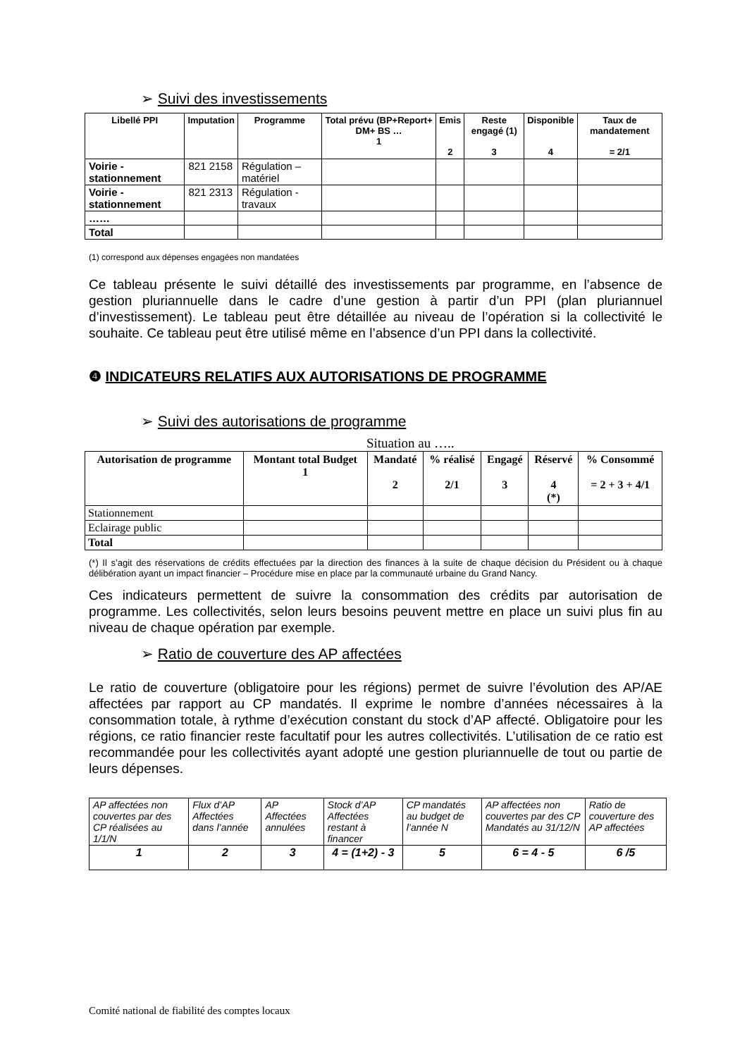➢ Suivi des investissements
| Libellé PPI | Imputation | Programme | Total prévu (BP+Report+ DM+ BS … 1 | Emis 2 | Reste engagé (1) 3 | Disponible 4 | Taux de mandatement = 2/1 |
| --- | --- | --- | --- | --- | --- | --- | --- |
| Voirie - stationnement | 821 2158 | Régulation – matériel | | | | | |
| Voirie - stationnement | 821 2313 | Régulation - travaux | | | | | |
| …… | | | | | | | |
| Total | | | | | | | |
(1) correspond aux dépenses engagées non mandatées
Ce tableau présente le suivi détaillé des investissements par programme, en l’absence de gestion pluriannuelle dans le cadre d’une gestion à partir d’un PPI (plan pluriannuel d’investissement). Le tableau peut être détaillée au niveau de l’opération si la collectivité le souhaite. Ce tableau peut être utilisé même en l’absence d’un PPI dans la collectivité.
❹ INDICATEURS RELATIFS AUX AUTORISATIONS DE PROGRAMME
➢ Suivi des autorisations de programme
Situation au …..
| Autorisation de programme | Montant total Budget 1 | Mandaté 2 | % réalisé 2/1 | Engagé 3 | Réservé 4 (*) | % Consommé = 2 + 3 + 4/1 |
| --- | --- | --- | --- | --- | --- | --- |
| Stationnement | | | | | | |
| Eclairage public | | | | | | |
| Total | | | | | | |
(*) Il s’agit des réservations de crédits effectuées par la direction des finances à la suite de chaque décision du Président ou à chaque délibération ayant un impact financier – Procédure mise en place par la communauté urbaine du Grand Nancy.
Ces indicateurs permettent de suivre la consommation des crédits par autorisation de programme. Les collectivités, selon leurs besoins peuvent mettre en place un suivi plus fin au niveau de chaque opération par exemple.
➢ Ratio de couverture des AP affectées
Le ratio de couverture (obligatoire pour les régions) permet de suivre l’évolution des AP/AE affectées par rapport au CP mandatés. Il exprime le nombre d’années nécessaires à la consommation totale, à rythme d’exécution constant du stock d’AP affecté. Obligatoire pour les régions, ce ratio financier reste facultatif pour les autres collectivités. L’utilisation de ce ratio est recommandée pour les collectivités ayant adopté une gestion pluriannuelle de tout ou partie de leurs dépenses.
| AP affectées non couvertes par des CP réalisées au 1/1/N | Flux d’AP Affectées dans l’année | AP Affectées annulées | Stock d’AP Affectées restant à financer | CP mandatés au budget de l’année N | AP affectées non couvertes par des CP Mandatés au 31/12/N | Ratio de couverture des AP affectées |
| 1 | 2 | 3 | 4 = (1+2) - 3 | 5 | 6 = 4 - 5 | 6 /5 |
Comité national de fiabilité des comptes locaux